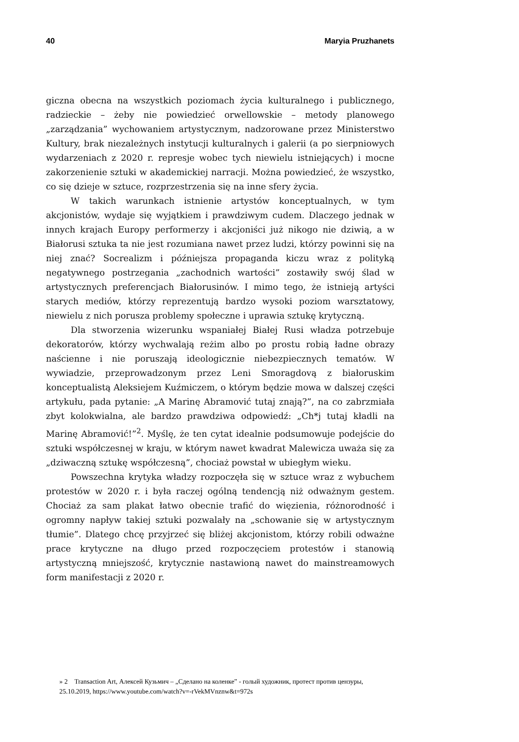40 Maryia Pruzhanets
giczna obecna na wszystkich poziomach życia kulturalnego i publicznego, radzieckie – żeby nie powiedzieć orwellowskie – metody planowego „zarządzania” wychowaniem artystycznym, nadzorowane przez Ministerstwo Kultury, brak niezależnych instytucji kulturalnych i galerii (a po sierpniowych wydarzeniach z 2020 r. represje wobec tych niewielu istniejących) i mocne zakorzenienie sztuki w akademickiej narracji. Można powiedzieć, że wszystko, co się dzieje w sztuce, rozprzestrzenia się na inne sfery życia.
W takich warunkach istnienie artystów konceptualnych, w tym akcjonistów, wydaje się wyjątkiem i prawdziwym cudem. Dlaczego jednak w innych krajach Europy performerzy i akcjoniści już nikogo nie dziwią, a w Białorusi sztuka ta nie jest rozumiana nawet przez ludzi, którzy powinni się na niej znać? Socrealizm i późniejsza propaganda kiczu wraz z polityką negatywnego postrzegania „zachodnich wartości” zostawiły swój ślad w artystycznych preferencjach Białorusinów. I mimo tego, że istnieją artyści starych mediów, którzy reprezentują bardzo wysoki poziom warsztatowy, niewielu z nich porusza problemy społeczne i uprawia sztukę krytyczną.
Dla stworzenia wizerunku wspaniałej Białej Rusi władza potrzebuje dekoratorów, którzy wychwalają reżim albo po prostu robią ładne obrazy naścienne i nie poruszają ideologicznie niebezpiecznych tematów. W wywiadzie, przeprowadzonym przez Leni Smoragdovą z białoruskim konceptualistą Aleksiejem Kuźmiczem, o którym będzie mowa w dalszej części artykułu, pada pytanie: „A Marinę Abramović tutaj znają?”, na co zabrzmiała zbyt kolokwialna, ale bardzo prawdziwa odpowiedź: „Ch*j tutaj kładli na Marinę Abramović!”<sup>2</sup>. Myślę, że ten cytat idealnie podsumowuje podejście do sztuki współczesnej w kraju, w którym nawet kwadrat Malewicza uważa się za „dziwaczną sztukę współczesną”, chociaż powstał w ubiegłym wieku.
Powszechna krytyka władzy rozpoczęła się w sztuce wraz z wybuchem protestów w 2020 r. i była raczej ogólną tendencją niż odważnym gestem. Chociaż za sam plakat łatwo obecnie trafić do więzienia, różnorodność i ogromny napływ takiej sztuki pozwalały na „schowanie się w artystycznym tłumie”. Dlatego chcę przyjrzeć się bliżej akcjonistom, którzy robili odważne prace krytyczne na długo przed rozpoczęciem protestów i stanowią artystyczną mniejszość, krytycznie nastawioną nawet do mainstreamowych form manifestacji z 2020 r.
» 2 Transaction Art, Алексей Кузьмич – „Сделано на коленке” - голый художник, протест против цензуры, 25.10.2019, https://www.youtube.com/watch?v=-rVekMVnznw&t=972s